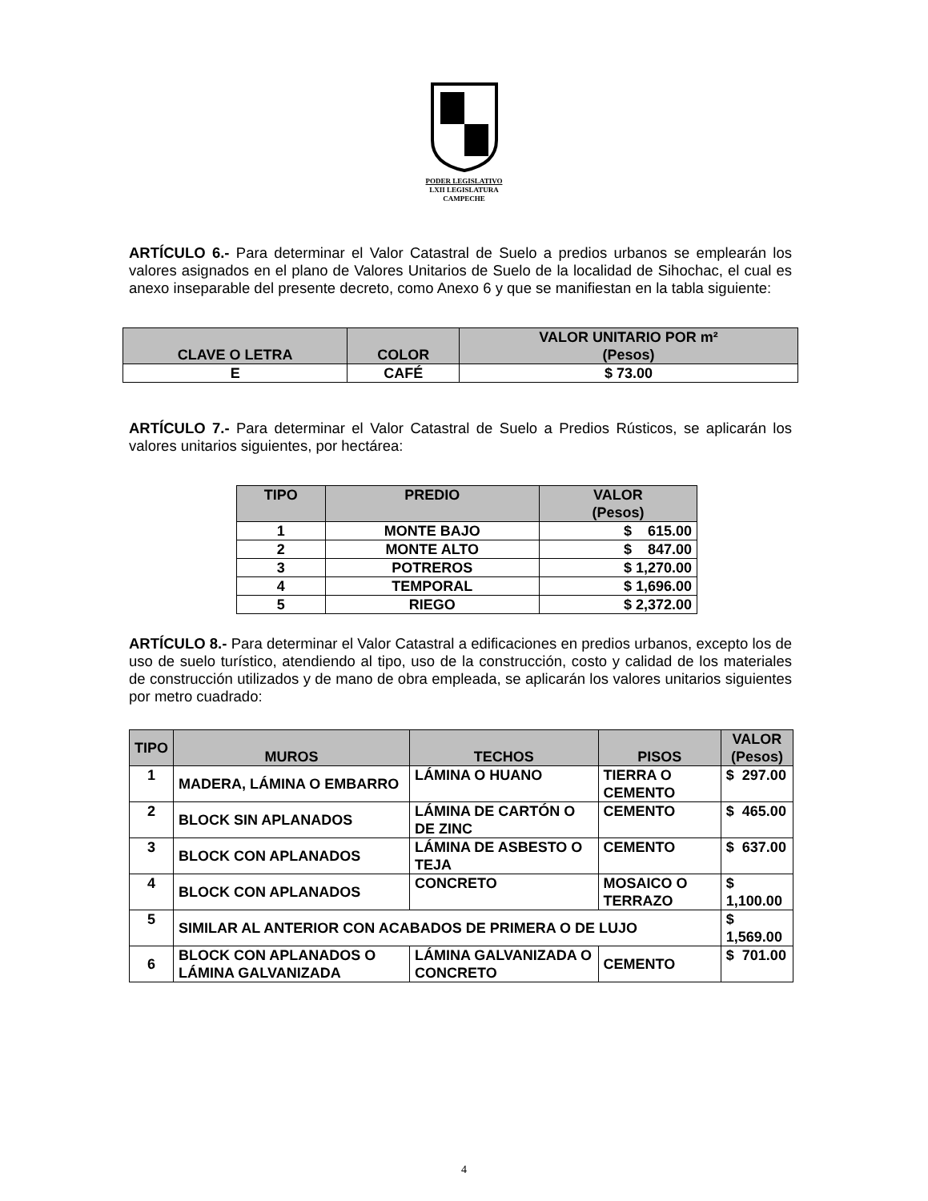PODER LEGISLATIVO
LXII LEGISLATURA
CAMPECHE
ARTÍCULO 6.- Para determinar el Valor Catastral de Suelo a predios urbanos se emplearán los valores asignados en el plano de Valores Unitarios de Suelo de la localidad de Sihochac, el cual es anexo inseparable del presente decreto, como Anexo 6 y que se manifiestan en la tabla siguiente:
| CLAVE O LETRA | COLOR | VALOR UNITARIO POR m² (Pesos) |
| --- | --- | --- |
| E | CAFÉ | $ 73.00 |
ARTÍCULO 7.- Para determinar el Valor Catastral de Suelo a Predios Rústicos, se aplicarán los valores unitarios siguientes, por hectárea:
| TIPO | PREDIO | VALOR (Pesos) |
| --- | --- | --- |
| 1 | MONTE BAJO | $ 615.00 |
| 2 | MONTE ALTO | $ 847.00 |
| 3 | POTREROS | $ 1,270.00 |
| 4 | TEMPORAL | $ 1,696.00 |
| 5 | RIEGO | $ 2,372.00 |
ARTÍCULO 8.- Para determinar el Valor Catastral a edificaciones en predios urbanos, excepto los de uso de suelo turístico, atendiendo al tipo, uso de la construcción, costo y calidad de los materiales de construcción utilizados y de mano de obra empleada, se aplicarán los valores unitarios siguientes por metro cuadrado:
| TIPO | MUROS | TECHOS | PISOS | VALOR (Pesos) |
| --- | --- | --- | --- | --- |
| 1 | MADERA, LÁMINA O EMBARRO | LÁMINA O HUANO | TIERRA O CEMENTO | $ 297.00 |
| 2 | BLOCK SIN APLANADOS | LÁMINA DE CARTÓN O DE ZINC | CEMENTO | $ 465.00 |
| 3 | BLOCK CON APLANADOS | LÁMINA DE ASBESTO O TEJA | CEMENTO | $ 637.00 |
| 4 | BLOCK CON APLANADOS | CONCRETO | MOSAICO O TERRAZO | $ 1,100.00 |
| 5 | SIMILAR AL ANTERIOR CON ACABADOS DE PRIMERA O DE LUJO | | | $ 1,569.00 |
| 6 | BLOCK CON APLANADOS O LÁMINA GALVANIZADA | LÁMINA GALVANIZADA O CONCRETO | CEMENTO | $ 701.00 |
4